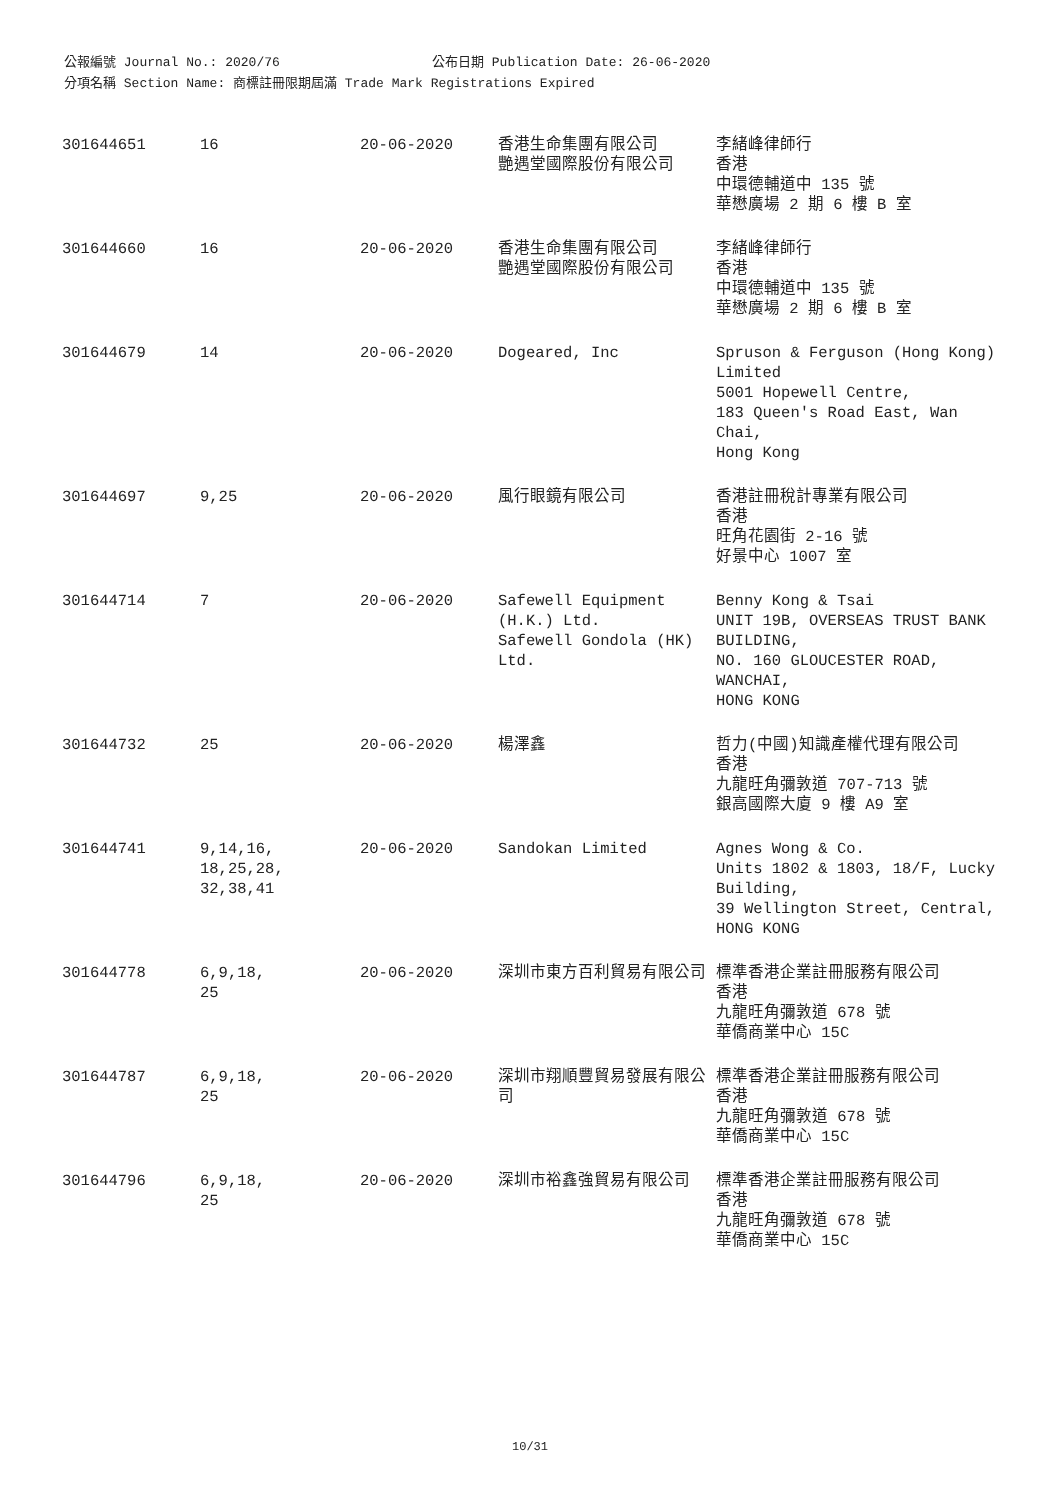公報編號 Journal No.: 2020/76 公布日期 Publication Date: 26-06-2020
分項名稱 Section Name: 商標註冊限期屆滿 Trade Mark Registrations Expired
| 301644651 | 16 | 20-06-2020 | 香港生命集團有限公司 艷遇堂國際股份有限公司 | 李緒峰律師行 香港 中環德輔道中 135 號 華懋廣場 2 期 6 樓 B 室 |
| 301644660 | 16 | 20-06-2020 | 香港生命集團有限公司 艷遇堂國際股份有限公司 | 李緒峰律師行 香港 中環德輔道中 135 號 華懋廣場 2 期 6 樓 B 室 |
| 301644679 | 14 | 20-06-2020 | Dogeared, Inc | Spruson & Ferguson (Hong Kong) Limited 5001 Hopewell Centre, 183 Queen's Road East, Wan Chai, Hong Kong |
| 301644697 | 9,25 | 20-06-2020 | 風行眼鏡有限公司 | 香港註冊稅計專業有限公司 香港 旺角花園街 2-16 號 好景中心 1007 室 |
| 301644714 | 7 | 20-06-2020 | Safewell Equipment (H.K.) Ltd. Safewell Gondola (HK) Ltd. | Benny Kong & Tsai UNIT 19B, OVERSEAS TRUST BANK BUILDING, NO. 160 GLOUCESTER ROAD, WANCHAI, HONG KONG |
| 301644732 | 25 | 20-06-2020 | 楊澤鑫 | 哲力(中國)知識產權代理有限公司 香港 九龍旺角彌敦道 707-713 號 銀高國際大廈 9 樓 A9 室 |
| 301644741 | 9,14,16, 18,25,28, 32,38,41 | 20-06-2020 | Sandokan Limited | Agnes Wong & Co. Units 1802 & 1803, 18/F, Lucky Building, 39 Wellington Street, Central, HONG KONG |
| 301644778 | 6,9,18, 25 | 20-06-2020 | 深圳市東方百利貿易有限公司 | 標準香港企業註冊服務有限公司 香港 九龍旺角彌敦道 678 號 華僑商業中心 15C |
| 301644787 | 6,9,18, 25 | 20-06-2020 | 深圳市翔順豐貿易發展有限公司 | 標準香港企業註冊服務有限公司 香港 九龍旺角彌敦道 678 號 華僑商業中心 15C |
| 301644796 | 6,9,18, 25 | 20-06-2020 | 深圳市裕鑫強貿易有限公司 | 標準香港企業註冊服務有限公司 香港 九龍旺角彌敦道 678 號 華僑商業中心 15C |
10/31